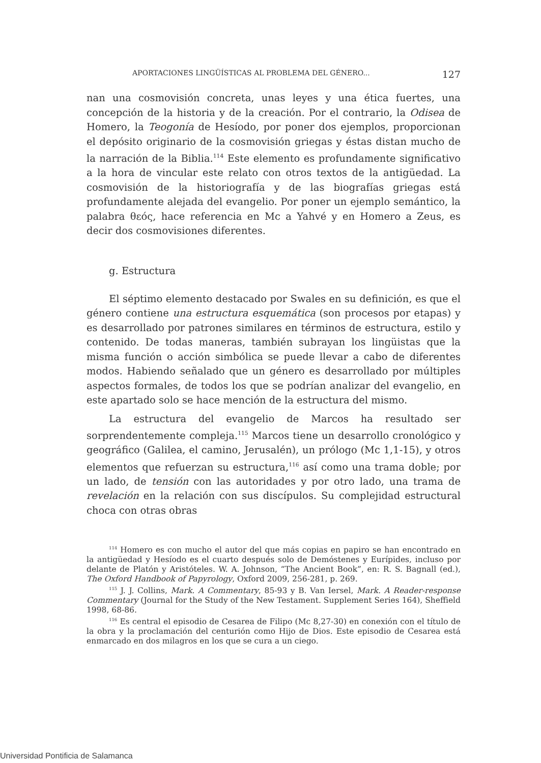APORTACIONES LINGÜÍSTICAS AL PROBLEMA DEL GÉNERO... 127
nan una cosmovisión concreta, unas leyes y una ética fuertes, una concepción de la historia y de la creación. Por el contrario, la Odisea de Homero, la Teogonía de Hesíodo, por poner dos ejemplos, proporcionan el depósito originario de la cosmovisión griegas y éstas distan mucho de la narración de la Biblia.<sup>114</sup> Este elemento es profundamente significativo a la hora de vincular este relato con otros textos de la antigüedad. La cosmovisión de la historiografía y de las biografías griegas está profundamente alejada del evangelio. Por poner un ejemplo semántico, la palabra θεός, hace referencia en Mc a Yahvé y en Homero a Zeus, es decir dos cosmovisiones diferentes.
g. Estructura
El séptimo elemento destacado por Swales en su definición, es que el género contiene una estructura esquemática (son procesos por etapas) y es desarrollado por patrones similares en términos de estructura, estilo y contenido. De todas maneras, también subrayan los lingüistas que la misma función o acción simbólica se puede llevar a cabo de diferentes modos. Habiendo señalado que un género es desarrollado por múltiples aspectos formales, de todos los que se podrían analizar del evangelio, en este apartado solo se hace mención de la estructura del mismo.
La estructura del evangelio de Marcos ha resultado ser sorprendentemente compleja.<sup>115</sup> Marcos tiene un desarrollo cronológico y geográfico (Galilea, el camino, Jerusalén), un prólogo (Mc 1,1-15), y otros elementos que refuerzan su estructura,<sup>116</sup> así como una trama doble; por un lado, de tensión con las autoridades y por otro lado, una trama de revelación en la relación con sus discípulos. Su complejidad estructural choca con otras obras
<sup>114</sup> Homero es con mucho el autor del que más copias en papiro se han encontrado en la antigüedad y Hesíodo es el cuarto después solo de Demóstenes y Eurípides, incluso por delante de Platón y Aristóteles. W. A. Johnson, “The Ancient Book”, en: R. S. Bagnall (ed.), The Oxford Handbook of Papyrology, Oxford 2009, 256-281, p. 269.
<sup>115</sup> J. J. Collins, Mark. A Commentary, 85-93 y B. Van Iersel, Mark. A Reader-response Commentary (Journal for the Study of the New Testament. Supplement Series 164), Sheffield 1998, 68-86.
<sup>116</sup> Es central el episodio de Cesarea de Filipo (Mc 8,27-30) en conexión con el título de la obra y la proclamación del centurión como Hijo de Dios. Este episodio de Cesarea está enmarcado en dos milagros en los que se cura a un ciego.
Universidad Pontificia de Salamanca